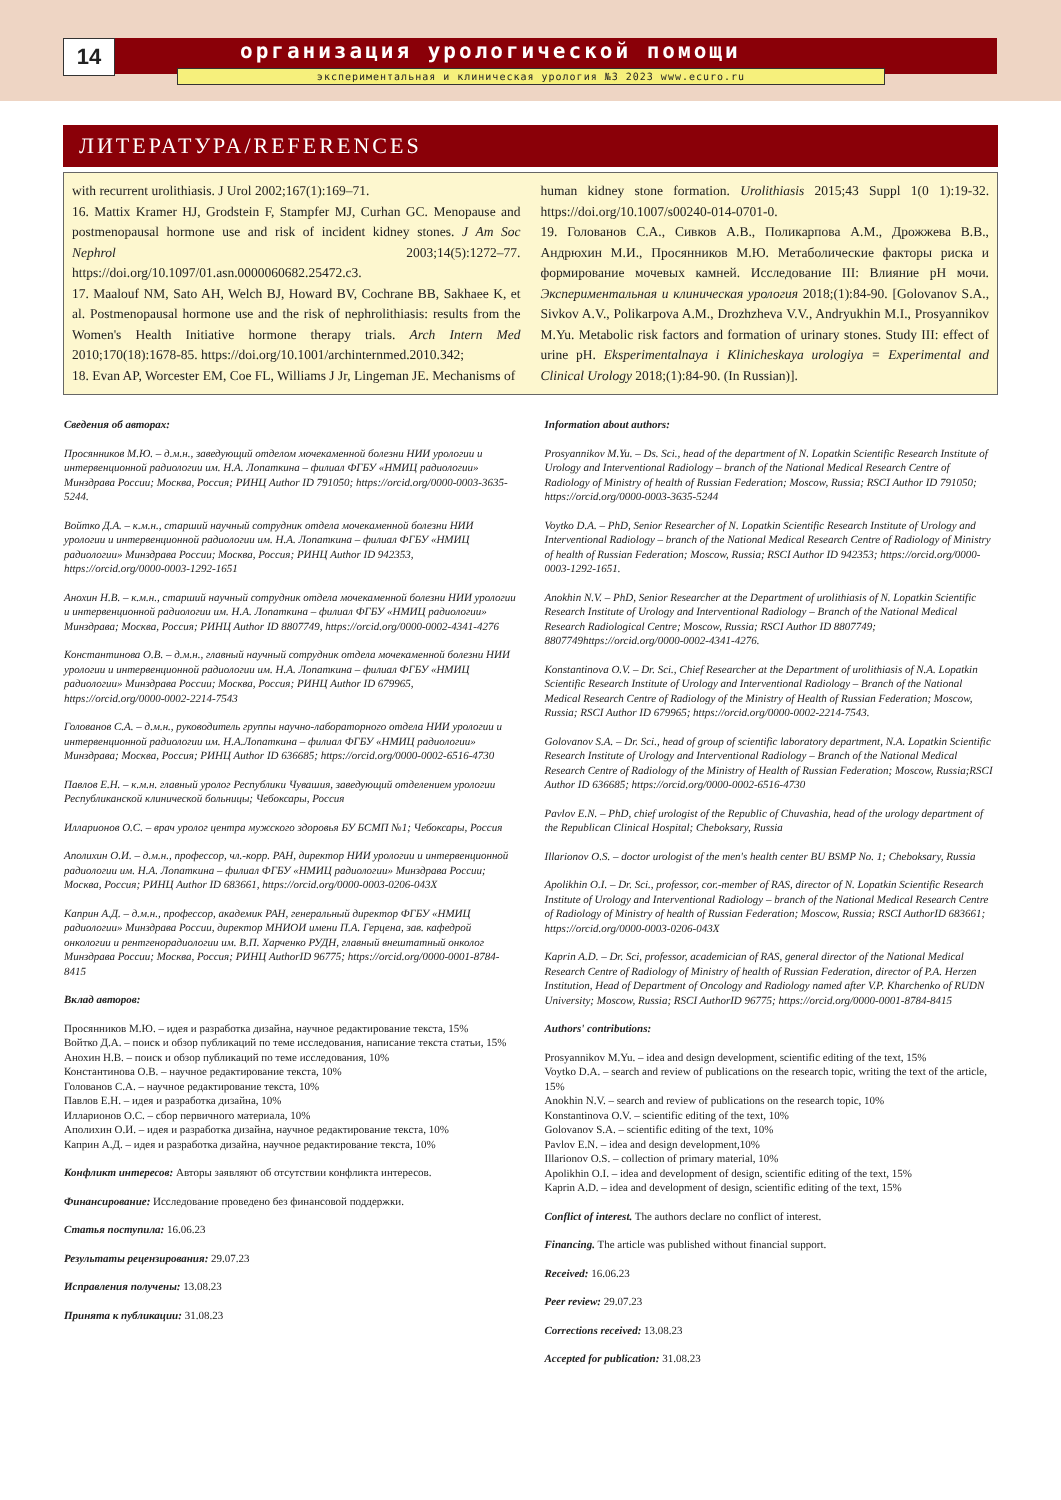14
организация урологической помощи
экспериментальная и клиническая урология №3 2023 www.ecuro.ru
ЛИТЕРАТУРА/REFERENCES
with recurrent urolithiasis. J Urol 2002;167(1):169–71.
16. Mattix Kramer HJ, Grodstein F, Stampfer MJ, Curhan GC. Menopause and postmenopausal hormone use and risk of incident kidney stones. J Am Soc Nephrol 2003;14(5):1272–77. https://doi.org/10.1097/01.asn.0000060682.25472.c3.
17. Maalouf NM, Sato AH, Welch BJ, Howard BV, Cochrane BB, Sakhaee K, et al. Postmenopausal hormone use and the risk of nephrolithiasis: results from the Women's Health Initiative hormone therapy trials. Arch Intern Med 2010;170(18):1678-85. https://doi.org/10.1001/archinternmed.2010.342;
18. Evan AP, Worcester EM, Coe FL, Williams J Jr, Lingeman JE. Mechanisms of
human kidney stone formation. Urolithiasis 2015;43 Suppl 1(0 1):19-32. https://doi.org/10.1007/s00240-014-0701-0.
19. Голованов С.А., Сивков А.В., Поликарпова А.М., Дрожжева В.В., Андрюхин М.И., Просянников М.Ю. Метаболические факторы риска и формирование мочевых камней. Исследование III: Влияние рН мочи. Экспериментальная и клиническая урология 2018;(1):84-90. [Golovanov S.A., Sivkov A.V., Polikarpova A.M., Drozhzheva V.V., Andryukhin M.I., Prosyannikov M.Yu. Metabolic risk factors and formation of urinary stones. Study III: effect of urine pH. Eksperimentalnaya i Klinicheskaya urologiya = Experimental and Clinical Urology 2018;(1):84-90. (In Russian)].
Сведения об авторах:
Просянников М.Ю. – д.м.н., заведующий отделом мочекаменной болезни НИИ урологии и интервенционной радиологии им. Н.А. Лопаткина – филиал ФГБУ «НМИЦ радиологии» Минздрава России; Москва, Россия; РИНЦ Author ID 791050; https://orcid.org/0000-0003-3635-5244.
Войтко Д.А. – к.м.н., старший научный сотрудник отдела мочекаменной болезни НИИ урологии и интервенционной радиологии им. Н.А. Лопаткина – филиал ФГБУ «НМИЦ радиологии» Минздрава России; Москва, Россия; РИНЦ Author ID 942353, https://orcid.org/0000-0003-1292-1651
Анохин Н.В. – к.м.н., старший научный сотрудник отдела мочекаменной болезни НИИ урологии и интервенционной радиологии им. Н.А. Лопаткина – филиал ФГБУ «НМИЦ радиологии» Минздрава; Москва, Россия; РИНЦ Author ID 8807749, https://orcid.org/0000-0002-4341-4276
Константинова О.В. – д.м.н., главный научный сотрудник отдела мочекаменной болезни НИИ урологии и интервенционной радиологии им. Н.А. Лопаткина – филиал ФГБУ «НМИЦ радиологии» Минздрава России; Москва, Россия; РИНЦ Author ID 679965, https://orcid.org/0000-0002-2214-7543
Голованов С.А. – д.м.н., руководитель группы научно-лабораторного отдела НИИ урологии и интервенционной радиологии им. Н.А.Лопаткина – филиал ФГБУ «НМИЦ радиологии» Минздрава; Москва, Россия; РИНЦ Author ID 636685; https://orcid.org/0000-0002-6516-4730
Павлов Е.Н. – к.м.н. главный уролог Республики Чувашия, заведующий отделением урологии Республиканской клинической больницы; Чебоксары, Россия
Илларионов О.С. – врач уролог центра мужского здоровья БУ БСМП №1; Чебоксары, Россия
Аполихин О.И. – д.м.н., профессор, чл.-корр. РАН, директор НИИ урологии и интервенционной радиологии им. Н.А. Лопаткина – филиал ФГБУ «НМИЦ радиологии» Минздрава России; Москва, Россия; РИНЦ Author ID 683661, https://orcid.org/0000-0003-0206-043X
Каприн А.Д. – д.м.н., профессор, академик РАН, генеральный директор ФГБУ «НМИЦ радиологии» Минздрава России, директор МНИОИ имени П.А. Герцена, зав. кафедрой онкологии и рентгенорадиологии им. В.П. Харченко РУДН, главный внештатный онколог Минздрава России; Москва, Россия; РИНЦ AuthorID 96775; https://orcid.org/0000-0001-8784-8415
Вклад авторов:
Просянников М.Ю. – идея и разработка дизайна, научное редактирование текста, 15%
Войтко Д.А. – поиск и обзор публикаций по теме исследования, написание текста статьи, 15%
Анохин Н.В. – поиск и обзор публикаций по теме исследования, 10%
Константинова О.В. – научное редактирование текста, 10%
Голованов С.А. – научное редактирование текста, 10%
Павлов Е.Н. – идея и разработка дизайна, 10%
Илларионов О.С. – сбор первичного материала, 10%
Аполихин О.И. – идея и разработка дизайна, научное редактирование текста, 10%
Каприн А.Д. – идея и разработка дизайна, научное редактирование текста, 10%
Конфликт интересов: Авторы заявляют об отсутствии конфликта интересов.
Финансирование: Исследование проведено без финансовой поддержки.
Статья поступила: 16.06.23
Результаты рецензирования: 29.07.23
Исправления получены: 13.08.23
Принята к публикации: 31.08.23
Information about authors:
Prosyannikov M.Yu. – Ds. Sci., head of the department of N. Lopatkin Scientific Research Institute of Urology and Interventional Radiology – branch of the National Medical Research Centre of Radiology of Ministry of health of Russian Federation; Moscow, Russia; RSCI Author ID 791050; https://orcid.org/0000-0003-3635-5244
Voytko D.A. – PhD, Senior Researcher of N. Lopatkin Scientific Research Institute of Urology and Interventional Radiology – branch of the National Medical Research Centre of Radiology of Ministry of health of Russian Federation; Moscow, Russia; RSCI Author ID 942353; https://orcid.org/0000-0003-1292-1651.
Anokhin N.V. – PhD, Senior Researcher at the Department of urolithiasis of N. Lopatkin Scientific Research Institute of Urology and Interventional Radiology – Branch of the National Medical Research Radiological Centre; Moscow, Russia; RSCI Author ID 8807749; 8807749https://orcid.org/0000-0002-4341-4276.
Konstantinova O.V. – Dr. Sci., Chief Researcher at the Department of urolithiasis of N.A. Lopatkin Scientific Research Institute of Urology and Interventional Radiology – Branch of the National Medical Research Centre of Radiology of the Ministry of Health of Russian Federation; Moscow, Russia; RSCI Author ID 679965; https://orcid.org/0000-0002-2214-7543.
Golovanov S.A. – Dr. Sci., head of group of scientific laboratory department, N.A. Lopatkin Scientific Research Institute of Urology and Interventional Radiology – Branch of the National Medical Research Centre of Radiology of the Ministry of Health of Russian Federation; Moscow, Russia;RSCI Author ID 636685; https://orcid.org/0000-0002-6516-4730
Pavlov E.N. – PhD, chief urologist of the Republic of Chuvashia, head of the urology department of the Republican Clinical Hospital; Cheboksary, Russia
Illarionov O.S. – doctor urologist of the men's health center BU BSMP No. 1; Cheboksary, Russia
Apolikhin O.I. – Dr. Sci., professor, cor.-member of RAS, director of N. Lopatkin Scientific Research Institute of Urology and Interventional Radiology – branch of the National Medical Research Centre of Radiology of Ministry of health of Russian Federation; Moscow, Russia; RSCI AuthorID 683661; https://orcid.org/0000-0003-0206-043X
Kaprin A.D. – Dr. Sci, professor, academician of RAS, general director of the National Medical Research Centre of Radiology of Ministry of health of Russian Federation, director of P.A. Herzen Institution, Head of Department of Oncology and Radiology named after V.P. Kharchenko of RUDN University; Moscow, Russia; RSCI AuthorID 96775; https://orcid.org/0000-0001-8784-8415
Authors' contributions:
Prosyannikov M.Yu. – idea and design development, scientific editing of the text, 15%
Voytko D.A. – search and review of publications on the research topic, writing the text of the article, 15%
Anokhin N.V. – search and review of publications on the research topic, 10%
Konstantinova O.V. – scientific editing of the text, 10%
Golovanov S.A. – scientific editing of the text, 10%
Pavlov E.N. – idea and design development,10%
Illarionov O.S. – collection of primary material, 10%
Apolikhin O.I. – idea and development of design, scientific editing of the text, 15%
Kaprin A.D. – idea and development of design, scientific editing of the text, 15%
Conflict of interest. The authors declare no conflict of interest.
Financing. The article was published without financial support.
Received: 16.06.23
Peer review: 29.07.23
Corrections received: 13.08.23
Accepted for publication: 31.08.23